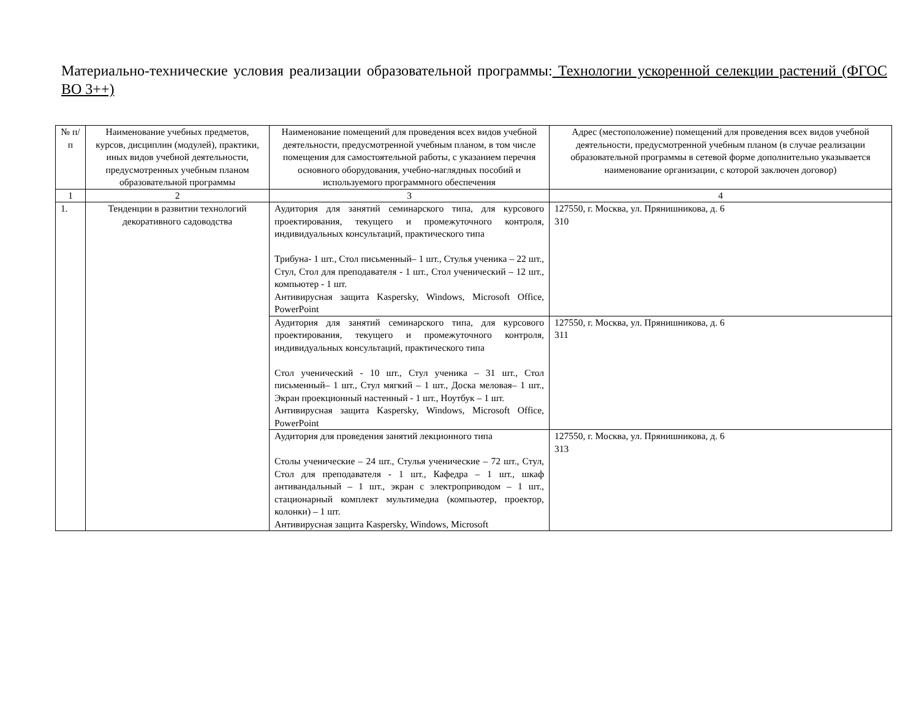Материально-технические условия реализации образовательной программы: Технологии ускоренной селекции растений (ФГОС ВО 3++)
| № п/п | Наименование учебных предметов, курсов, дисциплин (модулей), практики, иных видов учебной деятельности, предусмотренных учебным планом образовательной программы | Наименование помещений для проведения всех видов учебной деятельности, предусмотренной учебным планом, в том числе помещения для самостоятельной работы, с указанием перечня основного оборудования, учебно-наглядных пособий и используемого программного обеспечения | Адрес (местоположение) помещений для проведения всех видов учебной деятельности, предусмотренной учебным планом (в случае реализации образовательной программы в сетевой форме дополнительно указывается наименование организации, с которой заключен договор) |
| --- | --- | --- | --- |
| 1 | 2 | 3 | 4 |
| 1. | Тенденции в развитии технологий декоративного садоводства | Аудитория для занятий семинарского типа, для курсового проектирования, текущего и промежуточного контроля, индивидуальных консультаций, практического типа Трибуна- 1 шт., Стол письменный– 1 шт., Стулья ученика – 22 шт., Стул, Стол для преподавателя - 1 шт., Стол ученический – 12 шт., компьютер - 1 шт. Антивирусная защита Kaspersky, Windows, Microsoft Office, PowerPoint | 127550, г. Москва, ул. Прянишникова, д. 6 310 |
| | | Аудитория для занятий семинарского типа, для курсового проектирования, текущего и промежуточного контроля, индивидуальных консультаций, практического типа Стол ученический - 10 шт., Стул ученика – 31 шт., Стол письменный– 1 шт., Стул мягкий – 1 шт., Доска меловая– 1 шт., Экран проекционный настенный - 1 шт., Ноутбук – 1 шт. Антивирусная защита Kaspersky, Windows, Microsoft Office, PowerPoint | 127550, г. Москва, ул. Прянишникова, д. 6 311 |
| | | Аудитория для проведения занятий лекционного типа Столы ученические – 24 шт., Стулья ученические – 72 шт., Стул, Стол для преподавателя - 1 шт., Кафедра – 1 шт., шкаф антивандальный – 1 шт., экран с электроприводом – 1 шт., стационарный комплект мультимедиа (компьютер, проектор, колонки) – 1 шт. Антивирусная защита Kaspersky, Windows, Microsoft | 127550, г. Москва, ул. Прянишникова, д. 6 313 |